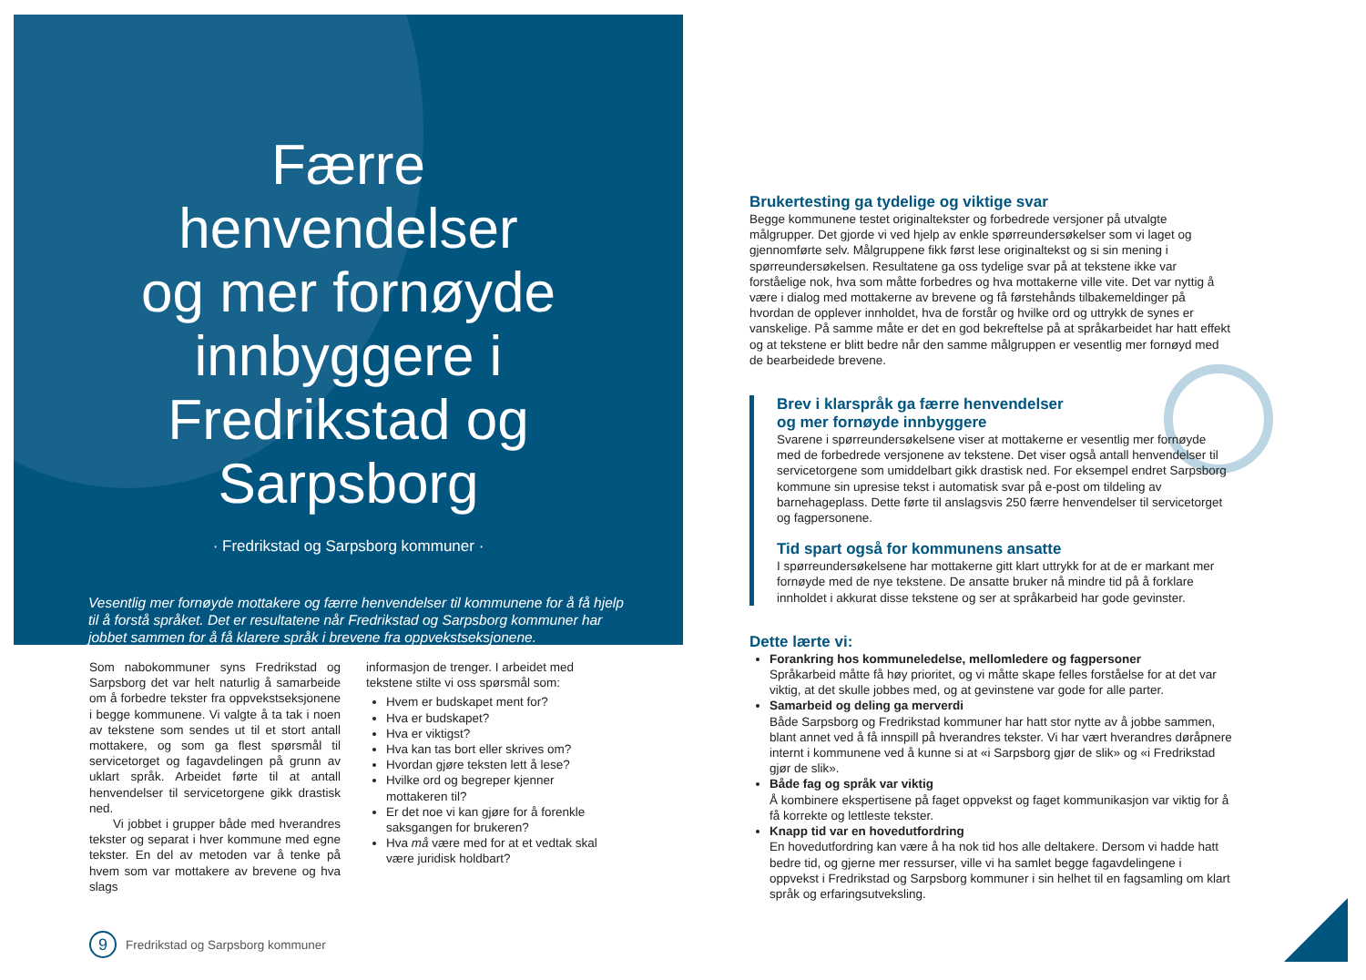Færre
henvendelser
og mer fornøyde
innbyggere i
Fredrikstad og
Sarpsborg
· Fredrikstad og Sarpsborg kommuner ·
Vesentlig mer fornøyde mottakere og færre henvendelser til kommunene for å få hjelp til å forstå språket. Det er resultatene når Fredrikstad og Sarpsborg kommuner har jobbet sammen for å få klarere språk i brevene fra oppvekstseksjonene.
Som nabokommuner syns Fredrikstad og Sarpsborg det var helt naturlig å samarbeide om å forbedre tekster fra oppvekstseksjonene i begge kommunene. Vi valgte å ta tak i noen av tekstene som sendes ut til et stort antall mottakere, og som ga flest spørsmål til servicetorget og fagavdelingen på grunn av uklart språk. Arbeidet førte til at antall henvendelser til servicetorgene gikk drastisk ned.
Vi jobbet i grupper både med hverandres tekster og separat i hver kommune med egne tekster. En del av metoden var å tenke på hvem som var mottakere av brevene og hva slags
informasjon de trenger. I arbeidet med tekstene stilte vi oss spørsmål som:
Hvem er budskapet ment for?
Hva er budskapet?
Hva er viktigst?
Hva kan tas bort eller skrives om?
Hvordan gjøre teksten lett å lese?
Hvilke ord og begreper kjenner mottakeren til?
Er det noe vi kan gjøre for å forenkle saksgangen for brukeren?
Hva må være med for at et vedtak skal være juridisk holdbart?
9 Fredrikstad og Sarpsborg kommuner
Brukertesting ga tydelige og viktige svar
Begge kommunene testet originaltekster og forbedrede versjoner på utvalgte målgrupper. Det gjorde vi ved hjelp av enkle spørreundersøkelser som vi laget og gjennomførte selv. Målgruppene fikk først lese originaltekst og si sin mening i spørreundersøkelsen. Resultatene ga oss tydelige svar på at tekstene ikke var forståelige nok, hva som måtte forbedres og hva mottakerne ville vite. Det var nyttig å være i dialog med mottakerne av brevene og få førstehånds tilbakemeldinger på hvordan de opplever innholdet, hva de forstår og hvilke ord og uttrykk de synes er vanskelige. På samme måte er det en god bekreftelse på at språkarbeidet har hatt effekt og at tekstene er blitt bedre når den samme målgruppen er vesentlig mer fornøyd med de bearbeidede brevene.
Brev i klarspråk ga færre henvendelser
og mer fornøyde innbyggere
Svarene i spørreundersøkelsene viser at mottakerne er vesentlig mer fornøyde med de forbedrede versjonene av tekstene. Det viser også antall henvendelser til servicetorgene som umiddelbart gikk drastisk ned. For eksempel endret Sarpsborg kommune sin upresise tekst i automatisk svar på e-post om tildeling av barnehageplass. Dette førte til anslagsvis 250 færre henvendelser til servicetorget og fagpersonene.
Tid spart også for kommunens ansatte
I spørreundersøkelsene har mottakerne gitt klart uttrykk for at de er markant mer fornøyde med de nye tekstene. De ansatte bruker nå mindre tid på å forklare innholdet i akkurat disse tekstene og ser at språkarbeid har gode gevinster.
Dette lærte vi:
Forankring hos kommuneledelse, mellomledere og fagpersoner
Språkarbeid måtte få høy prioritet, og vi måtte skape felles forståelse for at det var viktig, at det skulle jobbes med, og at gevinstene var gode for alle parter.
Samarbeid og deling ga merverdi
Både Sarpsborg og Fredrikstad kommuner har hatt stor nytte av å jobbe sammen, blant annet ved å få innspill på hverandres tekster. Vi har vært hverandres døråpnere internt i kommunene ved å kunne si at «i Sarpsborg gjør de slik» og «i Fredrikstad gjør de slik».
Både fag og språk var viktig
Å kombinere ekspertisene på faget oppvekst og faget kommunikasjon var viktig for å få korrekte og lettleste tekster.
Knapp tid var en hovedutfordring
En hovedutfordring kan være å ha nok tid hos alle deltakere. Dersom vi hadde hatt bedre tid, og gjerne mer ressurser, ville vi ha samlet begge fagavdelingene i oppvekst i Fredrikstad og Sarpsborg kommuner i sin helhet til en fagsamling om klart språk og erfaringsutveksling.